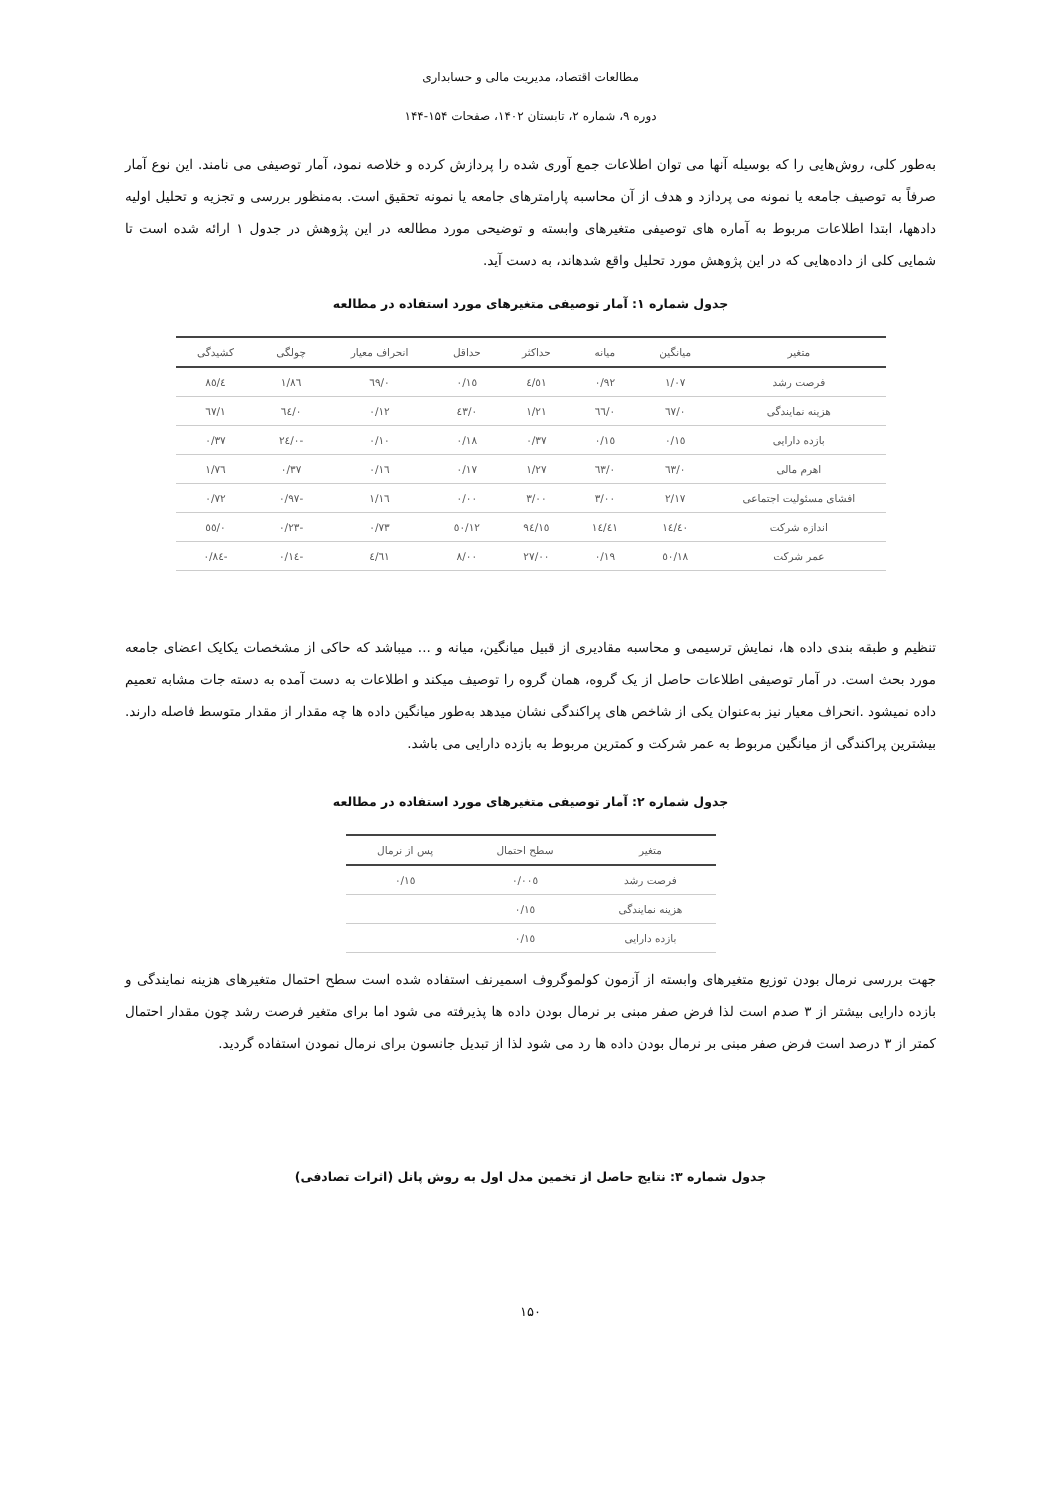مطالعات اقتصاد، مدیریت مالی و حسابداری
دوره ۹، شماره ۲، تابستان ۱۴۰۲، صفحات ۱۵۴-۱۴۴
به‌طور کلی، روش‌هایی را که بوسیله آنها می توان اطلاعات جمع آوری شده را پردازش کرده و خلاصه نمود، آمار توصیفی می نامند. این نوع آمار صرفاً به توصیف جامعه یا نمونه می پردازد و هدف از آن محاسبه پارامترهای جامعه یا نمونه تحقیق است. به‌منظور بررسی و تجزیه و تحلیل اولیه دادهها، ابتدا اطلاعات مربوط به آماره های توصیفی متغیرهای وابسته و توضیحی مورد مطالعه در این پژوهش در جدول ۱ ارائه شده است تا شمایی کلی از داده‌هایی که در این پژوهش مورد تحلیل واقع شدهاند، به دست آید.
جدول شماره ۱: آمار توصیفی متغیرهای مورد استفاده در مطالعه
| متغیر | میانگین | میانه | حداکثر | حداقل | انحراف معیار | چولگی | کشیدگی |
| --- | --- | --- | --- | --- | --- | --- | --- |
| فرصت رشد | ۱/۰۷ | ۰/۹۲ | ٤/٥١ | ۰/۱٥ | ۰/٦٩ | ۱/۸٦ | ٤/۸٥ |
| هزینه نمایندگی | ۰/٦۷ | ۰/٦٦ | ۱/۲۱ | ۰/٤۳ | ۰/۱۲ | ۰/٦٤ | ۱/٦۷ |
| بازده دارایی | ۰/۱٥ | ۰/۱٥ | ۰/۳۷ | ۰/۱۸ | ۰/۱۰ | -۰/٢٤ | ۰/۳۷ |
| اهرم مالی | ۰/٦۳ | ۰/٦۳ | ۱/۲۷ | ۰/۱۷ | ۰/۱٦ | ۰/۳۷ | ۱/۷٦ |
| افشای مسئولیت اجتماعی | ۲/۱۷ | ۳/۰۰ | ۳/۰۰ | ۰/۰۰ | ۱/۱٦ | -۰/۹۷ | ۰/۷۲ |
| اندازه شرکت | ۱٤/٤۰ | ۱٤/٤۱ | ۱٥/۹٤ | ۱۲/٥۰ | ۰/۷۳ | -۰/۲۳ | ۰/٥٥ |
| عمر شرکت | ۱۸/٥۰ | ۰/۱۹ | ۲۷/۰۰ | ۸/۰۰ | ٤/٦۱ | -۰/۱٤ | -۰/۸٤ |
تنظیم و طبقه بندی داده ها، نمایش ترسیمی و محاسبه مقادیری از قبیل میانگین، میانه و ... میباشد که حاکی از مشخصات یکایک اعضای جامعه مورد بحث است. در آمار توصیفی اطلاعات حاصل از یک گروه، همان گروه را توصیف میکند و اطلاعات به دست آمده به دسته جات مشابه تعمیم داده نمیشود .انحراف معیار نیز به‌عنوان یکی از شاخص های پراکندگی نشان میدهد به‌طور میانگین داده ها چه مقدار از مقدار متوسط فاصله دارند. بیشترین پراکندگی از میانگین مربوط به عمر شرکت و کمترین مربوط به بازده دارایی می باشد.
جدول شماره ۲: آمار توصیفی متغیرهای مورد استفاده در مطالعه
| متغیر | سطح احتمال | پس از نرمال |
| --- | --- | --- |
| فرصت رشد | ۰/۰۰٥ | ۰/۱٥ |
| هزینه نمایندگی | ۰/۱٥ | |
| بازده دارایی | ۰/۱٥ | |
جهت بررسی نرمال بودن توزیع متغیرهای وابسته از آزمون کولموگروف اسمیرنف استفاده شده است سطح احتمال متغیرهای هزینه نمایندگی و بازده دارایی بیشتر از ۳ صدم است لذا فرض صفر مبنی بر نرمال بودن داده ها پذیرفته می شود اما برای متغیر فرصت رشد چون مقدار احتمال کمتر از ۳ درصد است فرض صفر مبنی بر نرمال بودن داده ها رد می شود لذا از تبدیل جانسون برای نرمال نمودن استفاده گردید.
جدول شماره ۳: نتایج حاصل از تخمین مدل اول به روش پانل (اثرات تصادفی)
۱۵۰